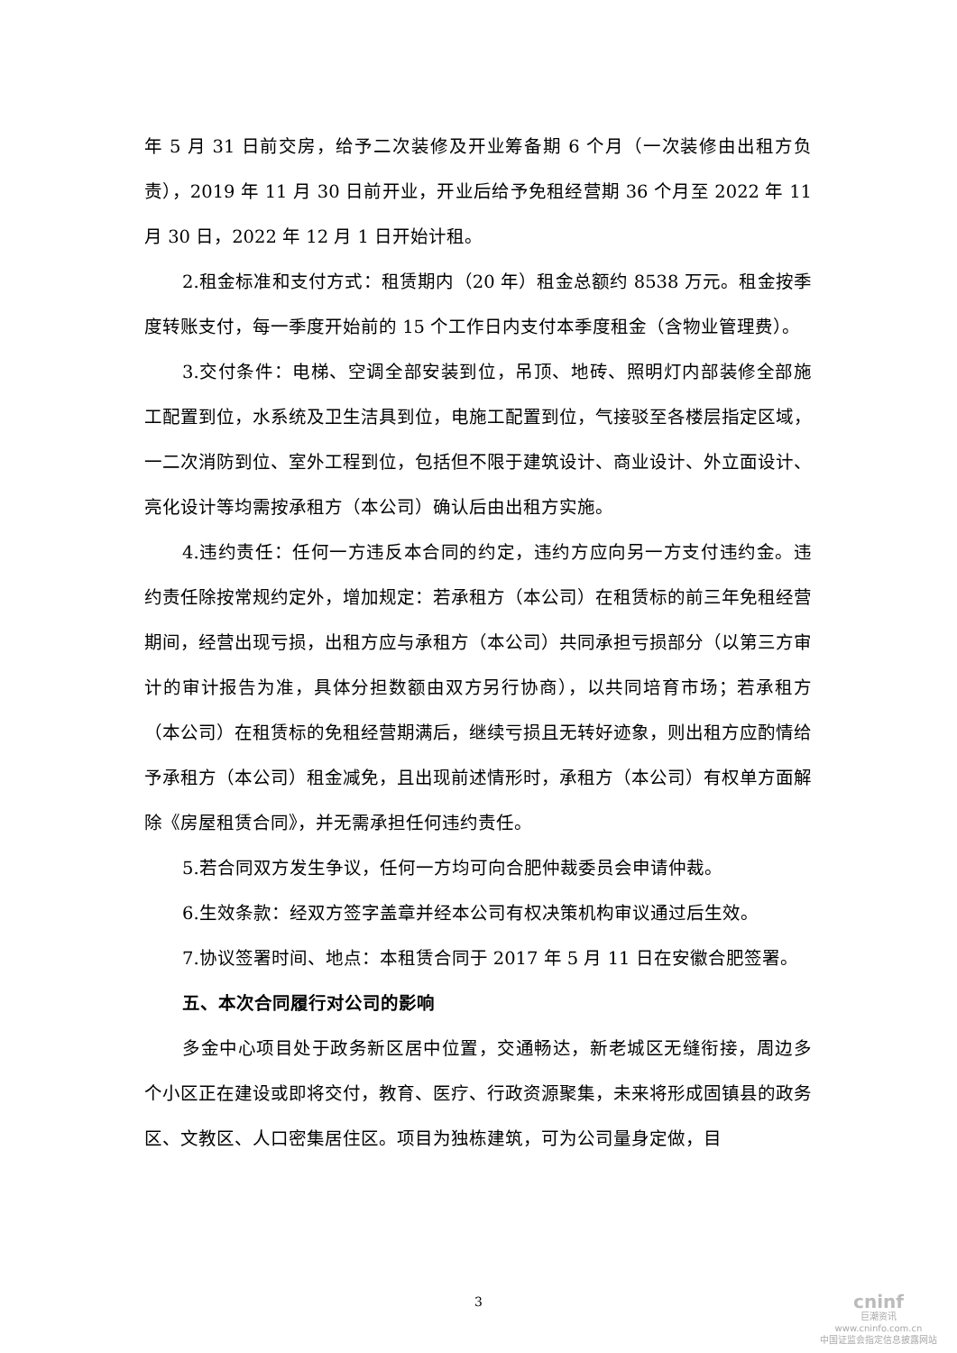年 5 月 31 日前交房，给予二次装修及开业筹备期 6 个月（一次装修由出租方负责），2019 年 11 月 30 日前开业，开业后给予免租经营期 36 个月至 2022 年 11 月 30 日，2022 年 12 月 1 日开始计租。
2.租金标准和支付方式：租赁期内（20 年）租金总额约 8538 万元。租金按季度转账支付，每一季度开始前的 15 个工作日内支付本季度租金（含物业管理费）。
3.交付条件：电梯、空调全部安装到位，吊顶、地砖、照明灯内部装修全部施工配置到位，水系统及卫生洁具到位，电施工配置到位，气接驳至各楼层指定区域，一二次消防到位、室外工程到位，包括但不限于建筑设计、商业设计、外立面设计、亮化设计等均需按承租方（本公司）确认后由出租方实施。
4.违约责任：任何一方违反本合同的约定，违约方应向另一方支付违约金。违约责任除按常规约定外，增加规定：若承租方（本公司）在租赁标的前三年免租经营期间，经营出现亏损，出租方应与承租方（本公司）共同承担亏损部分（以第三方审计的审计报告为准，具体分担数额由双方另行协商），以共同培育市场；若承租方（本公司）在租赁标的免租经营期满后，继续亏损且无转好迹象，则出租方应酌情给予承租方（本公司）租金减免，且出现前述情形时，承租方（本公司）有权单方面解除《房屋租赁合同》，并无需承担任何违约责任。
5.若合同双方发生争议，任何一方均可向合肥仲裁委员会申请仲裁。
6.生效条款：经双方签字盖章并经本公司有权决策机构审议通过后生效。
7.协议签署时间、地点：本租赁合同于 2017 年 5 月 11 日在安徽合肥签署。
五、本次合同履行对公司的影响
多金中心项目处于政务新区居中位置，交通畅达，新老城区无缝衔接，周边多个小区正在建设或即将交付，教育、医疗、行政资源聚集，未来将形成固镇县的政务区、文教区、人口密集居住区。项目为独栋建筑，可为公司量身定做，目
3
cninf
巨潮资讯
www.cninfo.com.cn
中国证监会指定信息披露网站